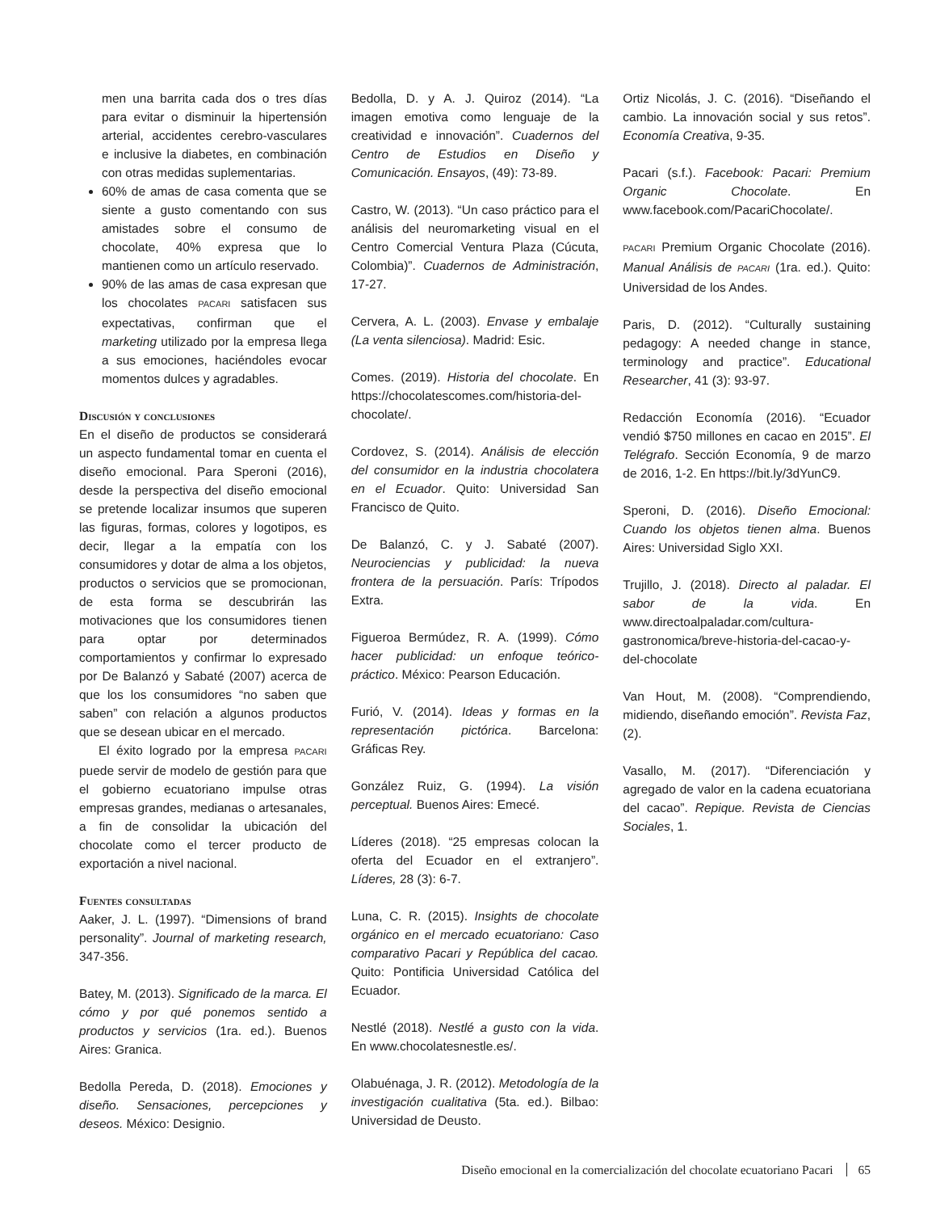men una barrita cada dos o tres días para evitar o disminuir la hipertensión arterial, accidentes cerebro-vasculares e inclusive la diabetes, en combinación con otras medidas suplementarias.
60% de amas de casa comenta que se siente a gusto comentando con sus amistades sobre el consumo de chocolate, 40% expresa que lo mantienen como un artículo reservado.
90% de las amas de casa expresan que los chocolates PACARI satisfacen sus expectativas, confirman que el marketing utilizado por la empresa llega a sus emociones, haciéndoles evocar momentos dulces y agradables.
Discusión y conclusiones
En el diseño de productos se considerará un aspecto fundamental tomar en cuenta el diseño emocional. Para Speroni (2016), desde la perspectiva del diseño emocional se pretende localizar insumos que superen las figuras, formas, colores y logotipos, es decir, llegar a la empatía con los consumidores y dotar de alma a los objetos, productos o servicios que se promocionan, de esta forma se descubrirán las motivaciones que los consumidores tienen para optar por determinados comportamientos y confirmar lo expresado por De Balanzó y Sabaté (2007) acerca de que los los consumidores “no saben que saben” con relación a algunos productos que se desean ubicar en el mercado.
El éxito logrado por la empresa PACARI puede servir de modelo de gestión para que el gobierno ecuatoriano impulse otras empresas grandes, medianas o artesanales, a fin de consolidar la ubicación del chocolate como el tercer producto de exportación a nivel nacional.
Fuentes consultadas
Aaker, J. L. (1997). “Dimensions of brand personality”. Journal of marketing research, 347-356.
Batey, M. (2013). Significado de la marca. El cómo y por qué ponemos sentido a productos y servicios (1ra. ed.). Buenos Aires: Granica.
Bedolla Pereda, D. (2018). Emociones y diseño. Sensaciones, percepciones y deseos. México: Designio.
Bedolla, D. y A. J. Quiroz (2014). “La imagen emotiva como lenguaje de la creatividad e innovación”. Cuadernos del Centro de Estudios en Diseño y Comunicación. Ensayos, (49): 73-89.
Castro, W. (2013). “Un caso práctico para el análisis del neuromarketing visual en el Centro Comercial Ventura Plaza (Cúcuta, Colombia)”. Cuadernos de Administración, 17-27.
Cervera, A. L. (2003). Envase y embalaje (La venta silenciosa). Madrid: Esic.
Comes. (2019). Historia del chocolate. En https://chocolatescomes.com/historia-del-chocolate/.
Cordovez, S. (2014). Análisis de elección del consumidor en la industria chocolatera en el Ecuador. Quito: Universidad San Francisco de Quito.
De Balanzó, C. y J. Sabaté (2007). Neurociencias y publicidad: la nueva frontera de la persuación. París: Trípodos Extra.
Figueroa Bermúdez, R. A. (1999). Cómo hacer publicidad: un enfoque teórico-práctico. México: Pearson Educación.
Furió, V. (2014). Ideas y formas en la representación pictórica. Barcelona: Gráficas Rey.
González Ruiz, G. (1994). La visión perceptual. Buenos Aires: Emecé.
Líderes (2018). “25 empresas colocan la oferta del Ecuador en el extranjero”. Líderes, 28 (3): 6-7.
Luna, C. R. (2015). Insights de chocolate orgánico en el mercado ecuatoriano: Caso comparativo Pacari y República del cacao. Quito: Pontificia Universidad Católica del Ecuador.
Nestlé (2018). Nestlé a gusto con la vida. En www.chocolatesnestle.es/.
Olabuénaga, J. R. (2012). Metodología de la investigación cualitativa (5ta. ed.). Bilbao: Universidad de Deusto.
Ortiz Nicolás, J. C. (2016). “Diseñando el cambio. La innovación social y sus retos”. Economía Creativa, 9-35.
Pacari (s.f.). Facebook: Pacari: Premium Organic Chocolate. En www.facebook.com/PacariChocolate/.
PACARI Premium Organic Chocolate (2016). Manual Análisis de PACARI (1ra. ed.). Quito: Universidad de los Andes.
Paris, D. (2012). “Culturally sustaining pedagogy: A needed change in stance, terminology and practice”. Educational Researcher, 41 (3): 93-97.
Redacción Economía (2016). “Ecuador vendió $750 millones en cacao en 2015”. El Telégrafo. Sección Economía, 9 de marzo de 2016, 1-2. En https://bit.ly/3dYunC9.
Speroni, D. (2016). Diseño Emocional: Cuando los objetos tienen alma. Buenos Aires: Universidad Siglo XXI.
Trujillo, J. (2018). Directo al paladar. El sabor de la vida. En www.directoalpaladar.com/cultura-gastronomica/breve-historia-del-cacao-y-del-chocolate
Van Hout, M. (2008). “Comprendiendo, midiendo, diseñando emoción”. Revista Faz, (2).
Vasallo, M. (2017). “Diferenciación y agregado de valor en la cadena ecuatoriana del cacao”. Repique. Revista de Ciencias Sociales, 1.
Diseño emocional en la comercialización del chocolate ecuatoriano Pacari 65